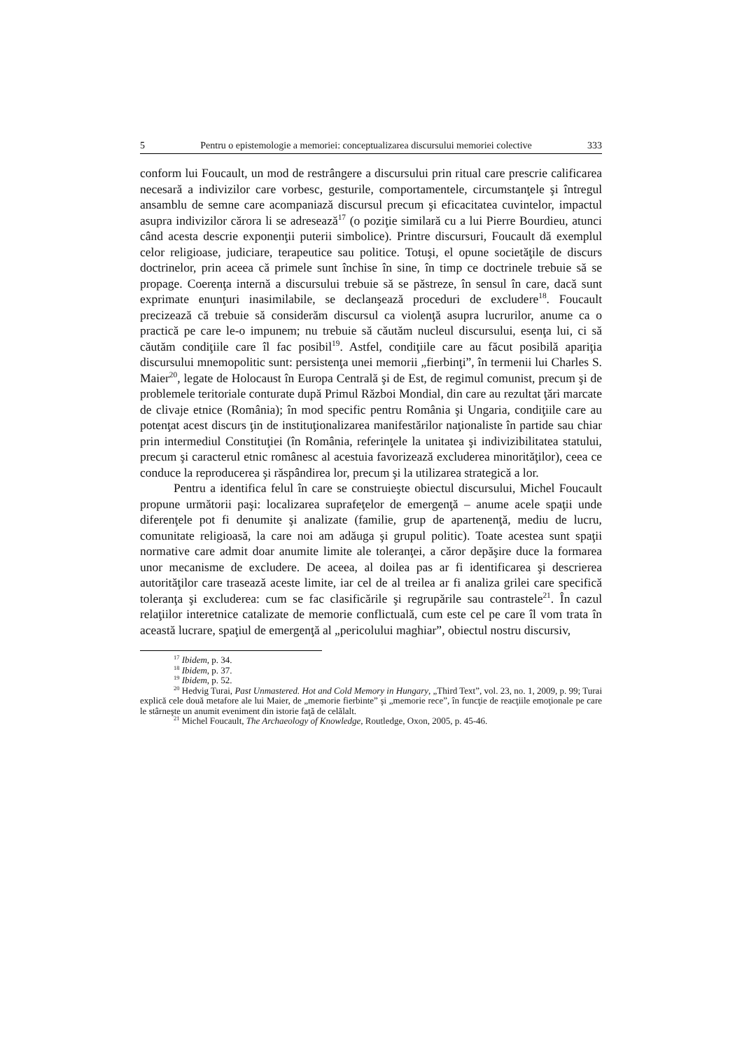5 Pentru o epistemologie a memoriei: conceptualizarea discursului memoriei colective 333
conform lui Foucault, un mod de restrângere a discursului prin ritual care prescrie calificarea necesară a indivizilor care vorbesc, gesturile, comportamentele, circumstanţele şi întregul ansamblu de semne care acompaniază discursul precum şi eficacitatea cuvintelor, impactul asupra indivizilor cărora li se adresează<sup>17</sup> (o poziţie similară cu a lui Pierre Bourdieu, atunci când acesta descrie exponenţii puterii simbolice). Printre discursuri, Foucault dă exemplul celor religioase, judiciare, terapeutice sau politice. Totuşi, el opune societăţile de discurs doctrinelor, prin aceea că primele sunt închise în sine, în timp ce doctrinele trebuie să se propage. Coerenţa internă a discursului trebuie să se păstreze, în sensul în care, dacă sunt exprimate enunţuri inasimilabile, se declanşează proceduri de excludere<sup>18</sup>. Foucault precizează că trebuie să considerăm discursul ca violenţă asupra lucrurilor, anume ca o practică pe care le-o impunem; nu trebuie să căutăm nucleul discursului, esenţa lui, ci să căutăm condiţiile care îl fac posibil<sup>19</sup>. Astfel, condiţiile care au făcut posibilă apariţia discursului mnemopolitic sunt: persistenţa unei memorii „fierbinţi”, în termenii lui Charles S. Maier<sup>20</sup>, legate de Holocaust în Europa Centrală şi de Est, de regimul comunist, precum şi de problemele teritoriale conturate după Primul Război Mondial, din care au rezultat ţări marcate de clivaje etnice (România); în mod specific pentru România şi Ungaria, condiţiile care au potenţat acest discurs ţin de instituţionalizarea manifestărilor naţionaliste în partide sau chiar prin intermediul Constituţiei (în România, referinţele la unitatea şi indivizibilitatea statului, precum şi caracterul etnic românesc al acestuia favorizează excluderea minorităţilor), ceea ce conduce la reproducerea şi răspândirea lor, precum şi la utilizarea strategică a lor.
Pentru a identifica felul în care se construieşte obiectul discursului, Michel Foucault propune următorii paşi: localizarea suprafeţelor de emergenţă – anume acele spaţii unde diferenţele pot fi denumite şi analizate (familie, grup de apartenenţă, mediu de lucru, comunitate religioasă, la care noi am adăuga şi grupul politic). Toate acestea sunt spaţii normative care admit doar anumite limite ale toleranţei, a căror depăşire duce la formarea unor mecanisme de excludere. De aceea, al doilea pas ar fi identificarea şi descrierea autorităţilor care trasează aceste limite, iar cel de al treilea ar fi analiza grilei care specifică toleranţa şi excluderea: cum se fac clasificările şi regrupările sau contrastele<sup>21</sup>. În cazul relaţiilor interetnice catalizate de memorie conflictuală, cum este cel pe care îl vom trata în această lucrare, spaţiul de emergenţă al „pericolului maghiar”, obiectul nostru discursiv,
<sup>17</sup> Ibidem, p. 34.
<sup>18</sup> Ibidem, p. 37.
<sup>19</sup> Ibidem, p. 52.
<sup>20</sup> Hedvig Turai, Past Unmastered. Hot and Cold Memory in Hungary, „Third Text”, vol. 23, no. 1, 2009, p. 99; Turai explică cele două metafore ale lui Maier, de „memorie fierbinte” şi „memorie rece”, în funcţie de reacţiile emoţionale pe care le stârneşte un anumit eveniment din istorie faţă de celălalt.
<sup>21</sup> Michel Foucault, The Archaeology of Knowledge, Routledge, Oxon, 2005, p. 45-46.